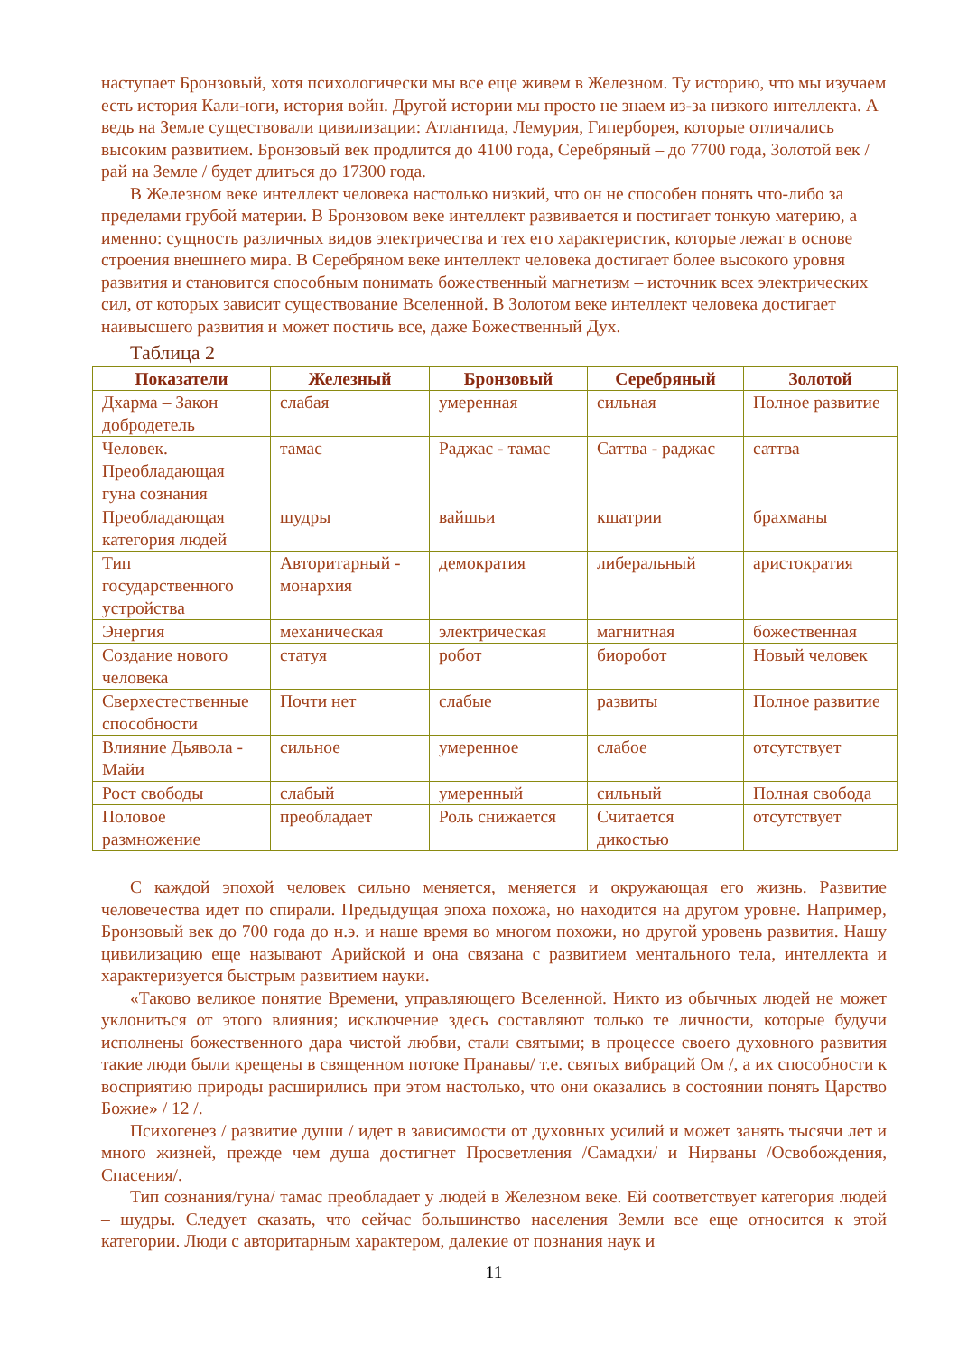наступает Бронзовый, хотя психологически мы все еще живем в Железном. Ту историю, что мы изучаем есть история Кали-юги, история войн. Другой истории мы просто не знаем из-за низкого интеллекта. А ведь на Земле существовали цивилизации: Атлантида, Лемурия, Гиперборея, которые отличались высоким развитием. Бронзовый век продлится до 4100 года, Серебряный – до 7700 года, Золотой век / рай на Земле / будет длиться до 17300 года.
В Железном веке интеллект человека настолько низкий, что он не способен понять что-либо за пределами грубой материи. В Бронзовом веке интеллект развивается и постигает тонкую материю, а именно: сущность различных видов электричества и тех его характеристик, которые лежат в основе строения внешнего мира. В Серебряном веке интеллект человека достигает более высокого уровня развития и становится способным понимать божественный магнетизм – источник всех электрических сил, от которых зависит существование Вселенной. В Золотом веке интеллект человека достигает наивысшего развития и может постичь все, даже Божественный Дух.
Таблица 2
| Показатели | Железный | Бронзовый | Серебряный | Золотой |
| --- | --- | --- | --- | --- |
| Дхарма – Закон добродетель | слабая | умеренная | сильная | Полное развитие |
| Человек. Преобладающая гуна сознания | тамас | Раджас - тамас | Саттва - раджас | саттва |
| Преобладающая категория людей | шудры | вайшьи | кшатрии | брахманы |
| Тип государственного устройства | Авторитарный - монархия | демократия | либеральный | аристократия |
| Энергия | механическая | электрическая | магнитная | божественная |
| Создание нового человека | статуя | робот | биоробот | Новый человек |
| Сверхестественные способности | Почти нет | слабые | развиты | Полное развитие |
| Влияние Дьявола - Майи | сильное | умеренное | слабое | отсутствует |
| Рост свободы | слабый | умеренный | сильный | Полная свобода |
| Половое размножение | преобладает | Роль снижается | Считается дикостью | отсутствует |
С каждой эпохой человек сильно меняется, меняется и окружающая его жизнь. Развитие человечества идет по спирали. Предыдущая эпоха похожа, но находится на другом уровне. Например, Бронзовый век до 700 года до н.э. и наше время во многом похожи, но другой уровень развития. Нашу цивилизацию еще называют Арийской и она связана с развитием ментального тела, интеллекта и характеризуется быстрым развитием науки.
«Таково великое понятие Времени, управляющего Вселенной. Никто из обычных людей не может уклониться от этого влияния; исключение здесь составляют только те личности, которые будучи исполнены божественного дара чистой любви, стали святыми; в процессе своего духовного развития такие люди были крещены в священном потоке Пранавы/ т.е. святых вибраций Ом /, а их способности к восприятию природы расширились при этом настолько, что они оказались в состоянии понять Царство Божие» / 12 /.
Психогенез / развитие души / идет в зависимости от духовных усилий и может занять тысячи лет и много жизней, прежде чем душа достигнет Просветления /Самадхи/ и Нирваны /Освобождения, Спасения/.
Тип сознания/гуна/ тамас преобладает у людей в Железном веке. Ей соответствует категория людей – шудры. Следует сказать, что сейчас большинство населения Земли все еще относится к этой категории. Люди с авторитарным характером, далекие от познания наук и
11